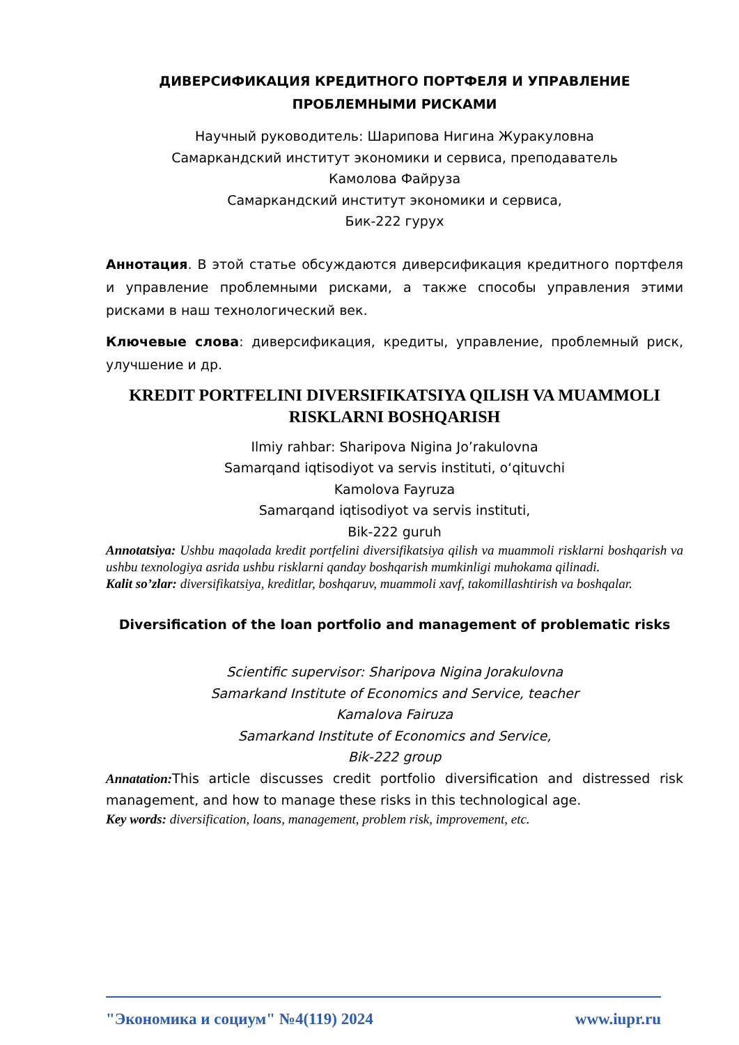ДИВЕРСИФИКАЦИЯ КРЕДИТНОГО ПОРТФЕЛЯ И УПРАВЛЕНИЕ ПРОБЛЕМНЫМИ РИСКАМИ
Научный руководитель: Шарипова Нигина Журакуловна
Самаркандский институт экономики и сервиса, преподаватель
Камолова Файруза
Самаркандский институт экономики и сервиса,
Бик-222 гурух
Аннотация. В этой статье обсуждаются диверсификация кредитного портфеля и управление проблемными рисками, а также способы управления этими рисками в наш технологический век.
Ключевые слова: диверсификация, кредиты, управление, проблемный риск, улучшение и др.
KREDIT PORTFELINI DIVERSIFIKATSIYA QILISH VA MUAMMOLI RISKLARNI BOSHQARISH
Ilmiy rahbar: Sharipova Nigina Jo’rakulovna
Samarqand iqtisodiyot va servis instituti, o‘qituvchi
Kamolova Fayruza
Samarqand iqtisodiyot va servis instituti,
Bik-222 guruh
Annotatsiya: Ushbu maqolada kredit portfelini diversifikatsiya qilish va muammoli risklarni boshqarish va ushbu texnologiya asrida ushbu risklarni qanday boshqarish mumkinligi muhokama qilinadi.
Kalit so’zlar: diversifikatsiya, kreditlar, boshqaruv, muammoli xavf, takomillashtirish va boshqalar.
Diversification of the loan portfolio and management of problematic risks
Scientific supervisor: Sharipova Nigina Jorakulovna
Samarkand Institute of Economics and Service, teacher
Kamalova Fairuza
Samarkand Institute of Economics and Service,
Bik-222 group
Annatation: This article discusses credit portfolio diversification and distressed risk management, and how to manage these risks in this technological age.
Key words: diversification, loans, management, problem risk, improvement, etc.
"Экономика и социум" №4(119) 2024 www.iupr.ru